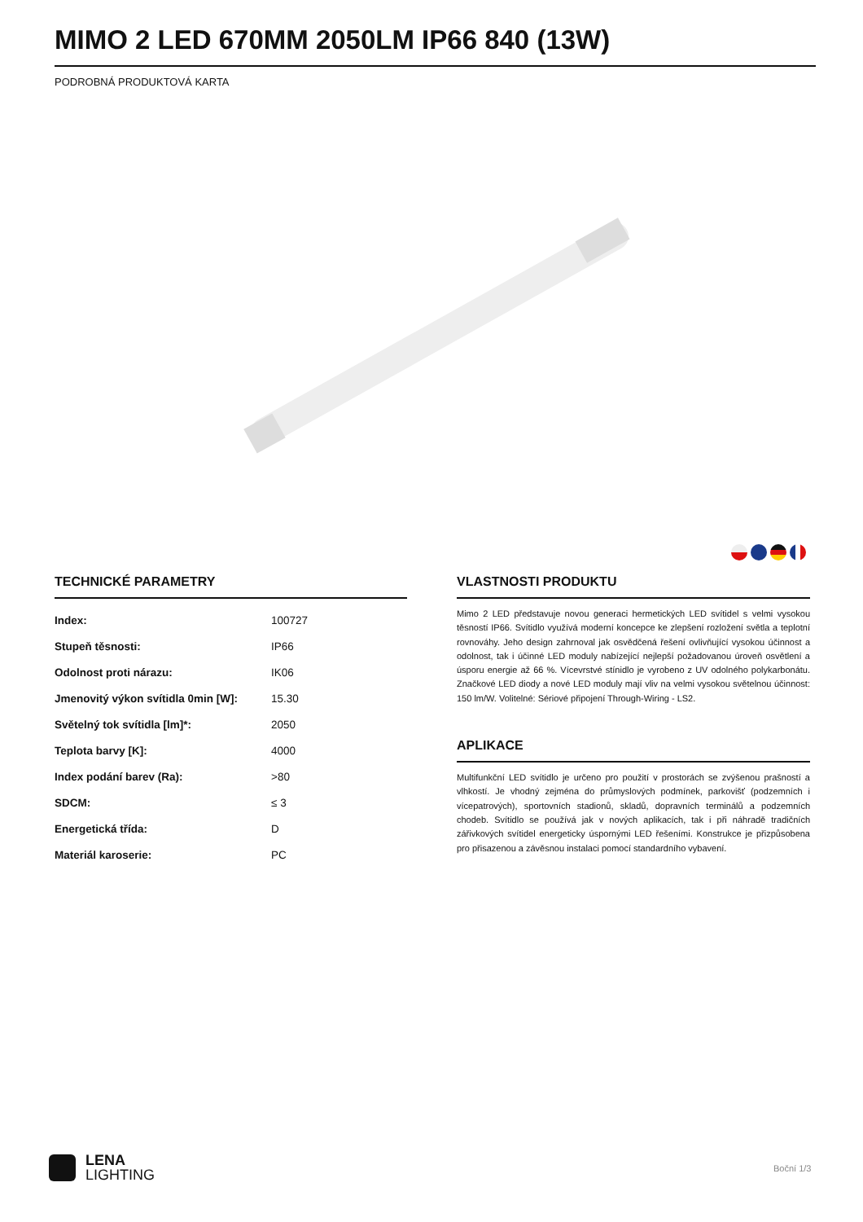MIMO 2 LED 670MM 2050LM IP66 840 (13W)
PODROBNÁ PRODUKTOVÁ KARTA
TECHNICKÉ PARAMETRY
| Index: | 100727 |
| Stupeň těsnosti: | IP66 |
| Odolnost proti nárazu: | IK06 |
| Jmenovitý výkon svítidla 0min [W]: | 15.30 |
| Světelný tok svítidla [lm]*: | 2050 |
| Teplota barvy [K]: | 4000 |
| Index podání barev (Ra): | >80 |
| SDCM: | ≤ 3 |
| Energetická třída: | D |
| Materiál karoserie: | PC |
VLASTNOSTI PRODUKTU
Mimo 2 LED představuje novou generaci hermetických LED svítidel s velmi vysokou těsností IP66. Svítidlo využívá moderní koncepce ke zlepšení rozložení světla a teplotní rovnováhy. Jeho design zahrnoval jak osvědčená řešení ovlivňující vysokou účinnost a odolnost, tak i účinné LED moduly nabízející nejlepší požadovanou úroveň osvětlení a úsporu energie až 66 %. Vícevrstvé stínidlo je vyrobeno z UV odolného polykarbonátu. Značkové LED diody a nové LED moduly mají vliv na velmi vysokou světelnou účinnost: 150 lm/W. Volitelné: Sériové připojení Through-Wiring - LS2.
APLIKACE
Multifunkční LED svítidlo je určeno pro použití v prostorách se zvýšenou prašností a vlhkostí. Je vhodný zejména do průmyslových podmínek, parkovišť (podzemních i vícepatrových), sportovních stadionů, skladů, dopravních terminálů a podzemních chodeb. Svítidlo se používá jak v nových aplikacích, tak i při náhradě tradičních zářivkových svítidel energeticky úspornými LED řešeními. Konstrukce je přizpůsobena pro přisazenou a závěsnou instalaci pomocí standardního vybavení.
LENA
LIGHTING
Boční 1/3